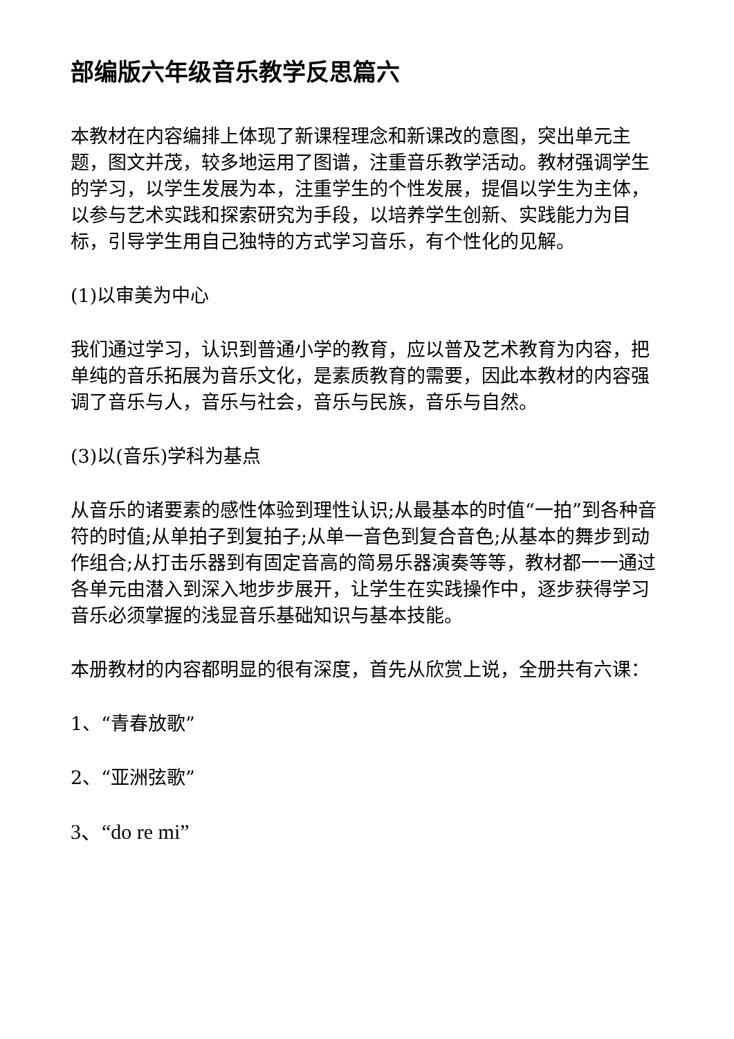部编版六年级音乐教学反思篇六
本教材在内容编排上体现了新课程理念和新课改的意图，突出单元主题，图文并茂，较多地运用了图谱，注重音乐教学活动。教材强调学生的学习，以学生发展为本，注重学生的个性发展，提倡以学生为主体，以参与艺术实践和探索研究为手段，以培养学生创新、实践能力为目标，引导学生用自己独特的方式学习音乐，有个性化的见解。
(1)以审美为中心
我们通过学习，认识到普通小学的教育，应以普及艺术教育为内容，把单纯的音乐拓展为音乐文化，是素质教育的需要，因此本教材的内容强调了音乐与人，音乐与社会，音乐与民族，音乐与自然。
(3)以(音乐)学科为基点
从音乐的诸要素的感性体验到理性认识;从最基本的时值“一拍”到各种音符的时值;从单拍子到复拍子;从单一音色到复合音色;从基本的舞步到动作组合;从打击乐器到有固定音高的简易乐器演奏等等，教材都一一通过各单元由潜入到深入地步步展开，让学生在实践操作中，逐步获得学习音乐必须掌握的浅显音乐基础知识与基本技能。
本册教材的内容都明显的很有深度，首先从欣赏上说，全册共有六课：
1、“青春放歌”
2、“亚洲弦歌”
3、“do re mi”